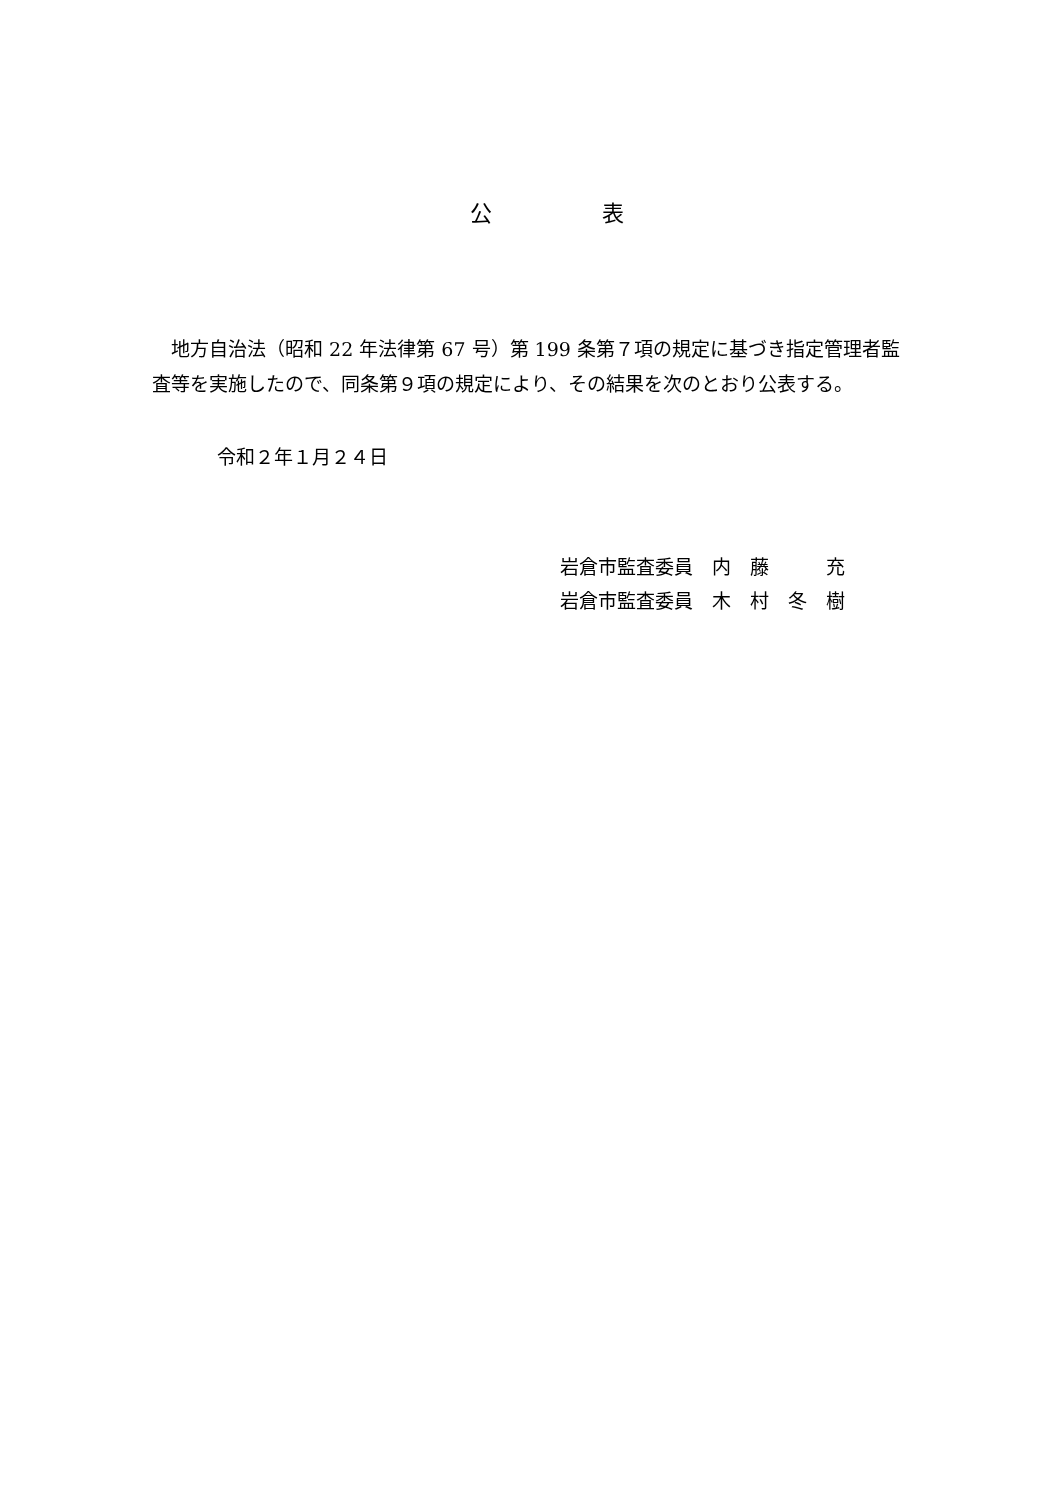公　　　　　表
　地方自治法（昭和 22 年法律第 67 号）第 199 条第７項の規定に基づき指定管理者監査等を実施したので、同条第９項の規定により、その結果を次のとおり公表する。
令和２年１月２４日
岩倉市監査委員　内　藤　　　充
岩倉市監査委員　木　村　冬　樹